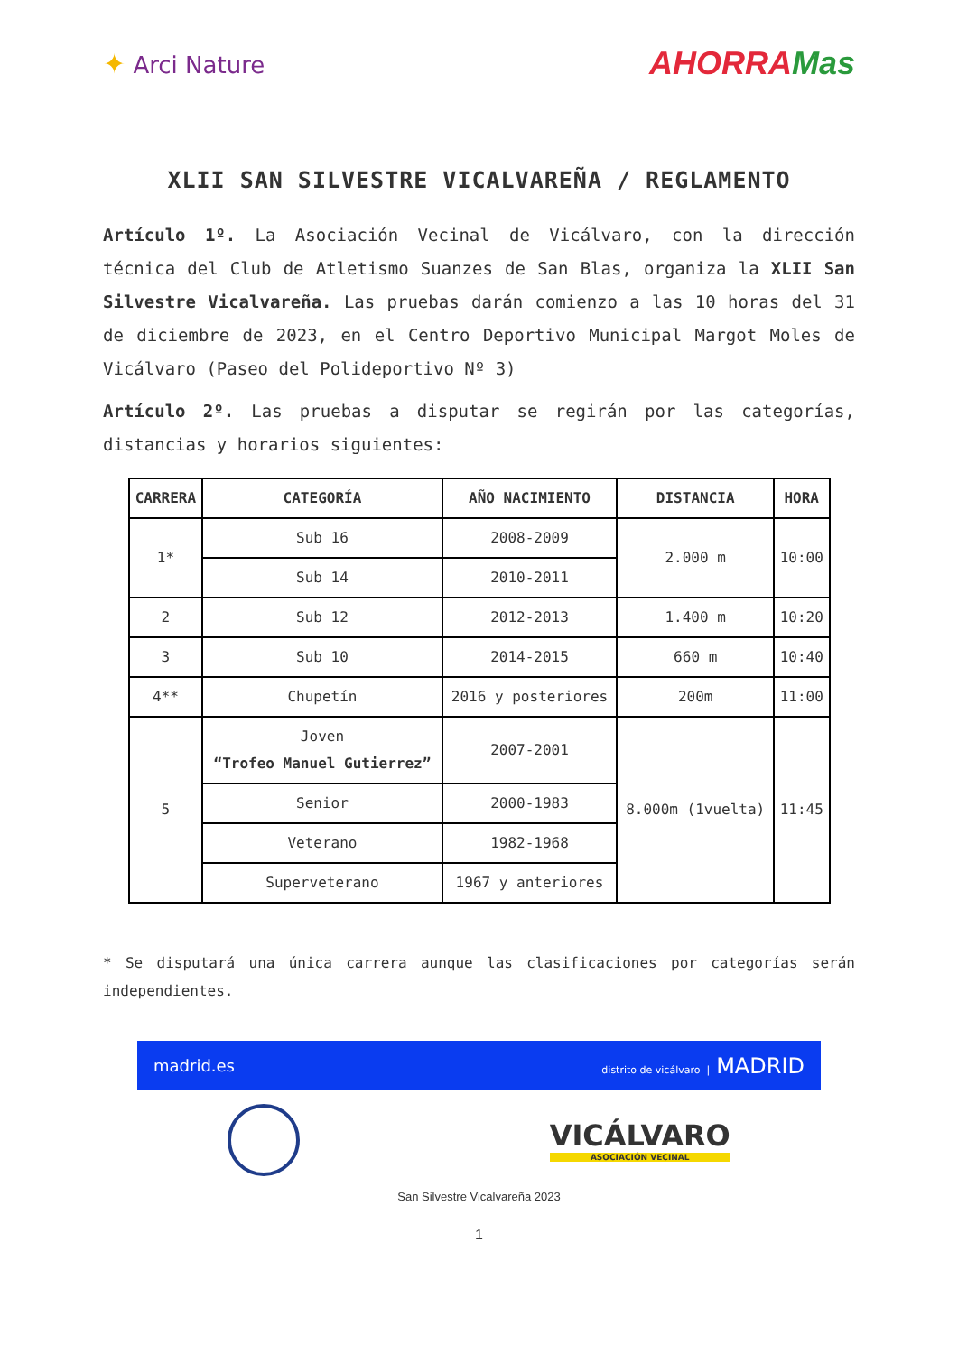✦ Arci Nature
AHORRAMas
XLII SAN SILVESTRE VICALVAREÑA / REGLAMENTO
Artículo 1º. La Asociación Vecinal de Vicálvaro, con la dirección técnica del Club de Atletismo Suanzes de San Blas, organiza la XLII San Silvestre Vicalvareña. Las pruebas darán comienzo a las 10 horas del 31 de diciembre de 2023, en el Centro Deportivo Municipal Margot Moles de Vicálvaro (Paseo del Polideportivo Nº 3)
Artículo 2º. Las pruebas a disputar se regirán por las categorías, distancias y horarios siguientes:
| CARRERA | CATEGORÍA | AÑO NACIMIENTO | DISTANCIA | HORA |
| --- | --- | --- | --- | --- |
| 1* | Sub 16 | 2008-2009 | 2.000 m | 10:00 |
| | Sub 14 | 2010-2011 | | |
| 2 | Sub 12 | 2012-2013 | 1.400 m | 10:20 |
| 3 | Sub 10 | 2014-2015 | 660 m | 10:40 |
| 4** | Chupetín | 2016 y posteriores | 200m | 11:00 |
| 5 | Joven “Trofeo Manuel Gutierrez” | 2007-2001 | 8.000m (1vuelta) | 11:45 |
| | Senior | 2000-1983 | | |
| | Veterano | 1982-1968 | | |
| | Superveterano | 1967 y anteriores | | |
* Se disputará una única carrera aunque las clasificaciones por categorías serán independientes.
madrid.es distrito de vicálvaro | MADRID
VICÁLVARO
ASOCIACIÓN VECINAL
San Silvestre Vicalvareña 2023
1